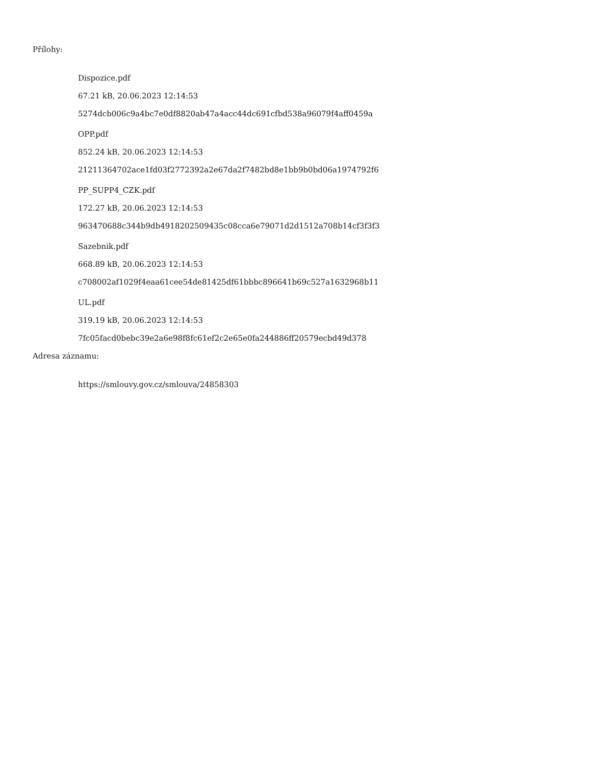Přílohy:
Dispozice.pdf
67.21 kB, 20.06.2023 12:14:53
5274dcb006c9a4bc7e0df8820ab47a4acc44dc691cfbd538a96079f4aff0459a
OPP.pdf
852.24 kB, 20.06.2023 12:14:53
21211364702ace1fd03f2772392a2e67da2f7482bd8e1bb9b0bd06a1974792f6
PP_SUPP4_CZK.pdf
172.27 kB, 20.06.2023 12:14:53
963470688c344b9db4918202509435c08cca6e79071d2d1512a708b14cf3f3f3
Sazebnik.pdf
668.89 kB, 20.06.2023 12:14:53
c708002af1029f4eaa61cee54de81425df61bbbc896641b69c527a1632968b11
UL.pdf
319.19 kB, 20.06.2023 12:14:53
7fc05facd0bebc39e2a6e98f8fc61ef2c2e65e0fa244886ff20579ecbd49d378
Adresa záznamu:
https://smlouvy.gov.cz/smlouva/24858303